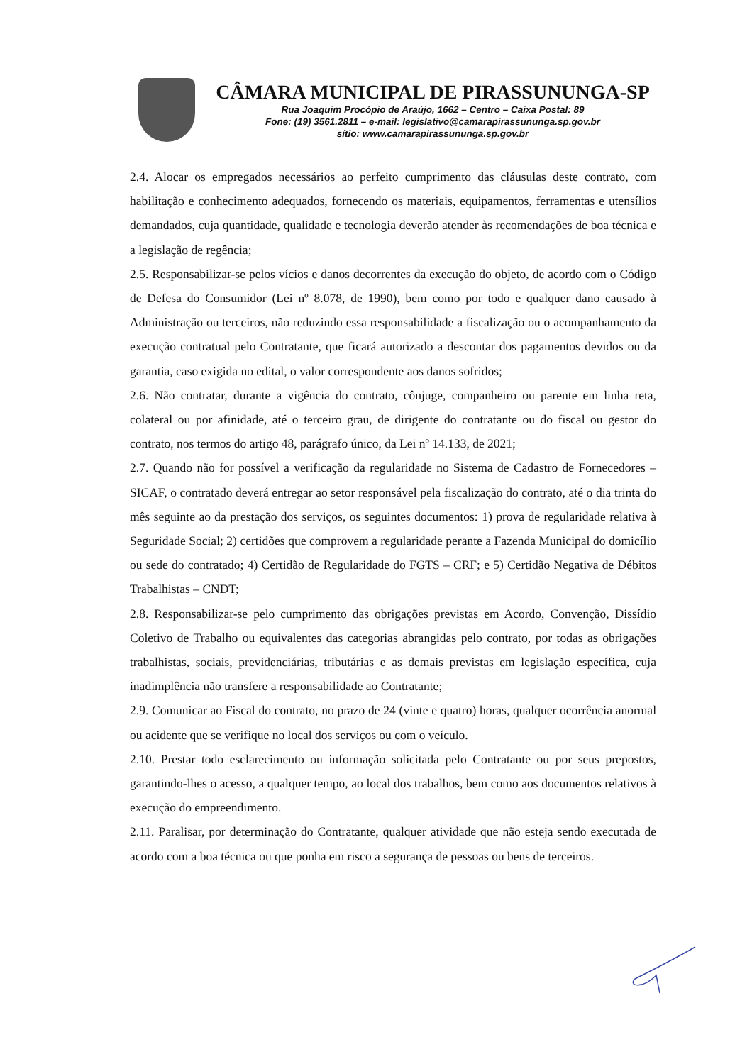CÂMARA MUNICIPAL DE PIRASSUNUNGA-SP
Rua Joaquim Procópio de Araújo, 1662 – Centro – Caixa Postal: 89
Fone: (19) 3561.2811 – e-mail: legislativo@camarapirassununga.sp.gov.br
sítio: www.camarapirassununga.sp.gov.br
2.4. Alocar os empregados necessários ao perfeito cumprimento das cláusulas deste contrato, com habilitação e conhecimento adequados, fornecendo os materiais, equipamentos, ferramentas e utensílios demandados, cuja quantidade, qualidade e tecnologia deverão atender às recomendações de boa técnica e a legislação de regência;
2.5. Responsabilizar-se pelos vícios e danos decorrentes da execução do objeto, de acordo com o Código de Defesa do Consumidor (Lei nº 8.078, de 1990), bem como por todo e qualquer dano causado à Administração ou terceiros, não reduzindo essa responsabilidade a fiscalização ou o acompanhamento da execução contratual pelo Contratante, que ficará autorizado a descontar dos pagamentos devidos ou da garantia, caso exigida no edital, o valor correspondente aos danos sofridos;
2.6. Não contratar, durante a vigência do contrato, cônjuge, companheiro ou parente em linha reta, colateral ou por afinidade, até o terceiro grau, de dirigente do contratante ou do fiscal ou gestor do contrato, nos termos do artigo 48, parágrafo único, da Lei nº 14.133, de 2021;
2.7. Quando não for possível a verificação da regularidade no Sistema de Cadastro de Fornecedores – SICAF, o contratado deverá entregar ao setor responsável pela fiscalização do contrato, até o dia trinta do mês seguinte ao da prestação dos serviços, os seguintes documentos: 1) prova de regularidade relativa à Seguridade Social; 2) certidões que comprovem a regularidade perante a Fazenda Municipal do domicílio ou sede do contratado; 4) Certidão de Regularidade do FGTS – CRF; e 5) Certidão Negativa de Débitos Trabalhistas – CNDT;
2.8. Responsabilizar-se pelo cumprimento das obrigações previstas em Acordo, Convenção, Dissídio Coletivo de Trabalho ou equivalentes das categorias abrangidas pelo contrato, por todas as obrigações trabalhistas, sociais, previdenciárias, tributárias e as demais previstas em legislação específica, cuja inadimplência não transfere a responsabilidade ao Contratante;
2.9. Comunicar ao Fiscal do contrato, no prazo de 24 (vinte e quatro) horas, qualquer ocorrência anormal ou acidente que se verifique no local dos serviços ou com o veículo.
2.10. Prestar todo esclarecimento ou informação solicitada pelo Contratante ou por seus prepostos, garantindo-lhes o acesso, a qualquer tempo, ao local dos trabalhos, bem como aos documentos relativos à execução do empreendimento.
2.11. Paralisar, por determinação do Contratante, qualquer atividade que não esteja sendo executada de acordo com a boa técnica ou que ponha em risco a segurança de pessoas ou bens de terceiros.